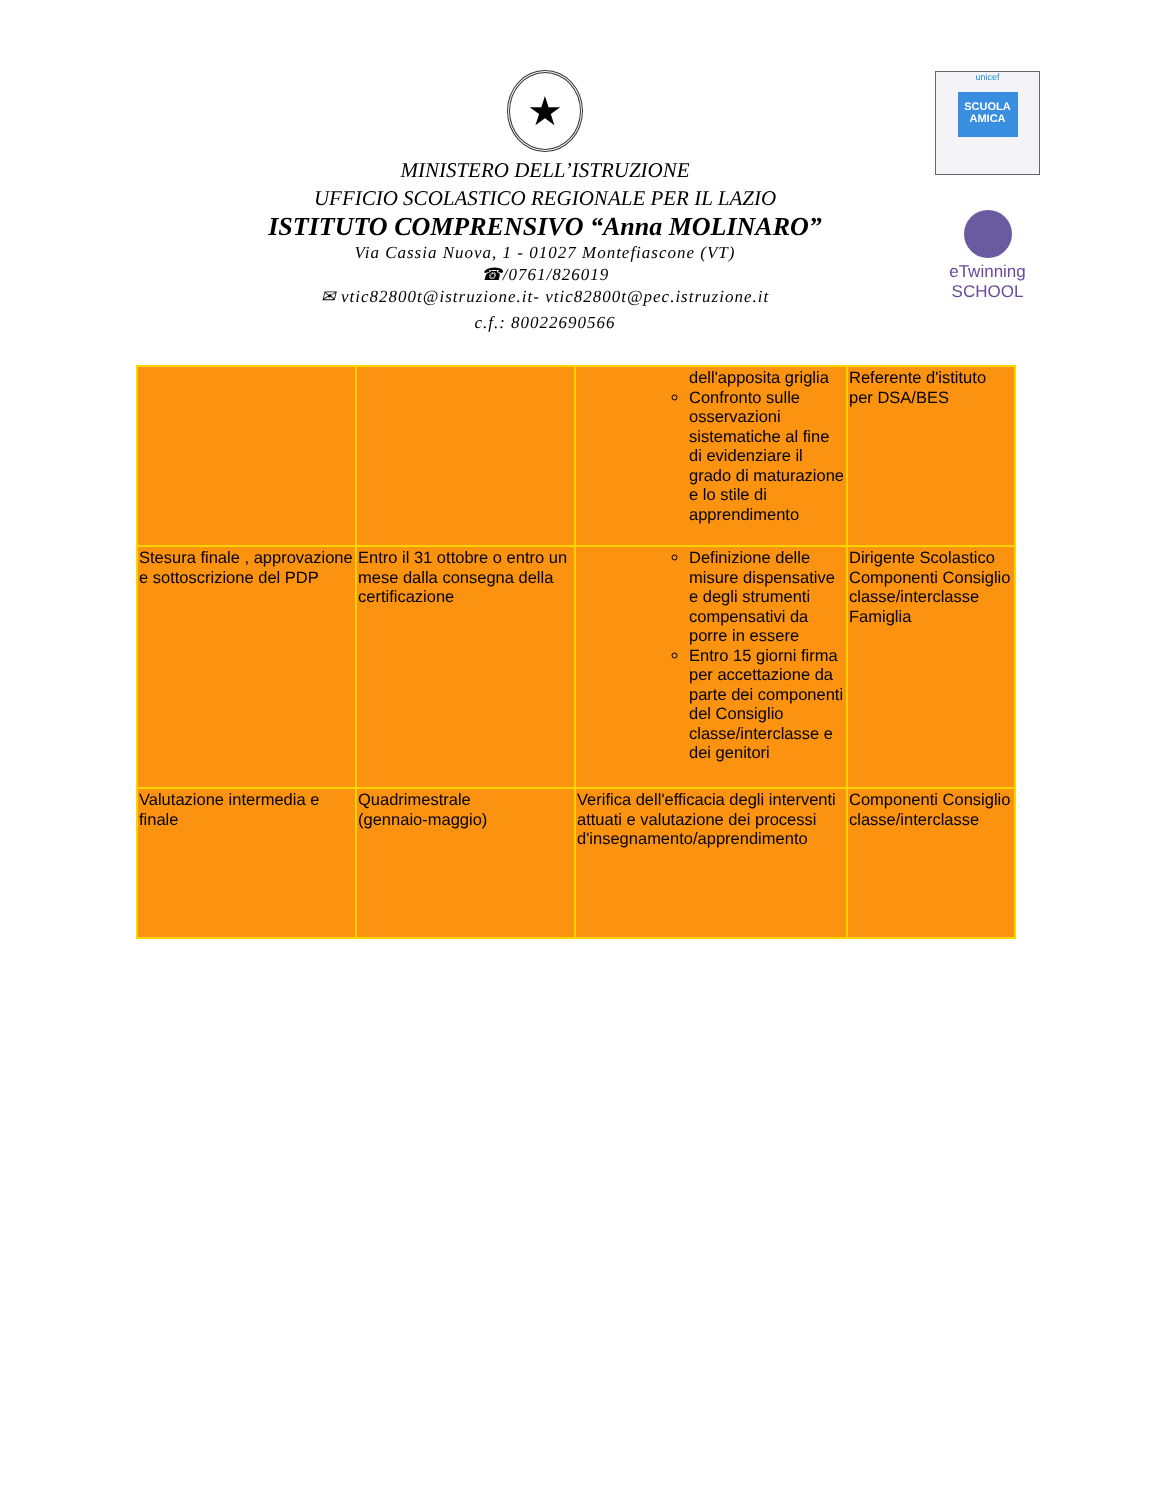★
MINISTERO DELL’ISTRUZIONE
UFFICIO SCOLASTICO REGIONALE PER IL LAZIO
ISTITUTO COMPRENSIVO “Anna MOLINARO”
Via Cassia Nuova, 1 - 01027 Montefiascone (VT)
☎/0761/826019
✉ vtic82800t@istruzione.it- vtic82800t@pec.istruzione.it
c.f.: 80022690566
unicef
SCUOLA AMICA
eTwinning
SCHOOL
| | | dell'apposita griglia Confronto sulle osservazioni sistematiche al fine di evidenziare il grado di maturazione e lo stile di apprendimento | Referente d'istituto per DSA/BES |
| Stesura finale , approvazione e sottoscrizione del PDP | Entro il 31 ottobre o entro un mese dalla consegna della certificazione | Definizione delle misure dispensative e degli strumenti compensativi da porre in essere Entro 15 giorni firma per accettazione da parte dei componenti del Consiglio classe/interclasse e dei genitori | Dirigente Scolastico Componenti Consiglio classe/interclasse Famiglia |
| Valutazione intermedia e finale | Quadrimestrale (gennaio-maggio) | Verifica dell'efficacia degli interventi attuati e valutazione dei processi d'insegnamento/apprendimento | Componenti Consiglio classe/interclasse |